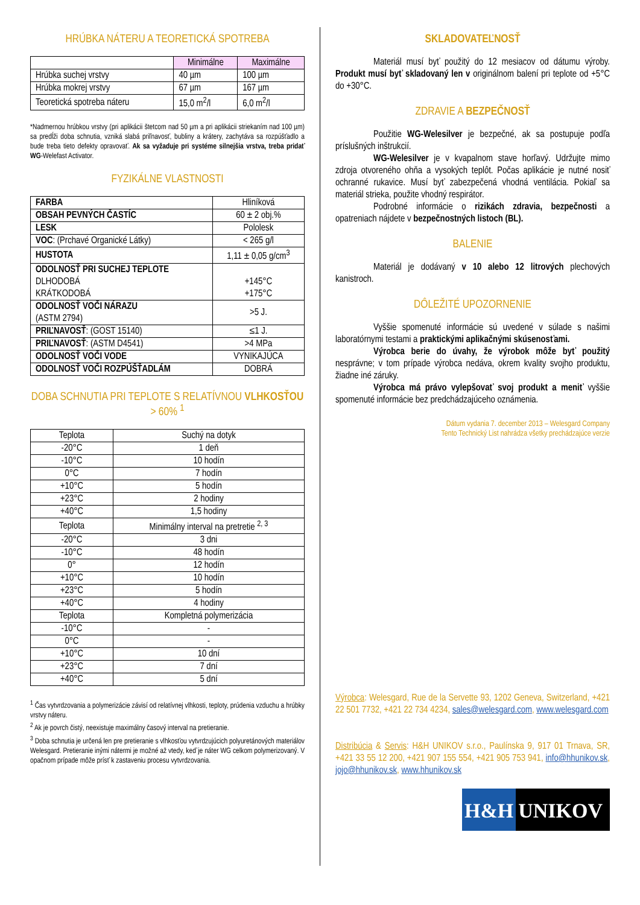HRÚBKA NÁTERU A TEORETICKÁ SPOTREBA
| | Minimálne | Maximálne |
| --- | --- | --- |
| Hrúbka suchej vrstvy | 40 µm | 100 µm |
| Hrúbka mokrej vrstvy | 67 µm | 167 µm |
| Teoretická spotreba náteru | 15,0 m<sup>2</sup>/l | 6,0 m<sup>2</sup>/l |
*Nadmernou hrúbkou vrstvy (pri aplikácii štetcom nad 50 µm a pri aplikácii striekaním nad 100 µm) sa predĺži doba schnutia, vzniká slabá priľnavosť, bubliny a krátery, zachytáva sa rozpúšťadlo a bude treba tieto defekty opravovať. Ak sa vyžaduje pri systéme silnejšia vrstva, treba pridať WG-Welefast Activator.
FYZIKÁLNE VLASTNOSTI
| FARBA | Hliníková |
| OBSAH PEVNÝCH ČASTÍC | 60 ± 2 obj.% |
| LESK | Pololesk |
| VOC : (Prchavé Organické Látky) | < 265 g/l |
| HUSTOTA | 1,11 ± 0,05 g/cm<sup>3</sup> |
| ODOLNOSŤ PRI SUCHEJ TEPLOTE DLHODOBÁ KRÁTKODOBÁ | +145°C +175°C |
| ODOLNOSŤ VOČI NÁRAZU (ASTM 2794) | >5 J. |
| PRIĽNAVOSŤ : (GOST 15140) | ≤1 J. |
| PRIĽNAVOSŤ : (ASTM D4541) | >4 MPa |
| ODOLNOSŤ VOČI VODE | VYNIKAJÚCA |
| ODOLNOSŤ VOČI ROZPÚŠŤADLÁM | DOBRÁ |
DOBA SCHNUTIA PRI TEPLOTE S RELATÍVNOU VLHKOSŤOU > 60% <sup>1</sup>
| Teplota | Suchý na dotyk |
| -20°C | 1 deň |
| -10°C | 10 hodín |
| 0°C | 7 hodín |
| +10°C | 5 hodín |
| +23°C | 2 hodiny |
| +40°C | 1,5 hodiny |
| Teplota | Minimálny interval na pretretie <sup>2, 3</sup> |
| -20°C | 3 dni |
| -10°C | 48 hodín |
| 0° | 12 hodín |
| +10°C | 10 hodín |
| +23°C | 5 hodín |
| +40°C | 4 hodiny |
| Teplota | Kompletná polymerizácia |
| -10°C | - |
| 0°C | - |
| +10°C | 10 dní |
| +23°C | 7 dní |
| +40°C | 5 dní |
<sup>1</sup> Čas vytvrdzovania a polymerizácie závisí od relatívnej vlhkosti, teploty, prúdenia vzduchu a hrúbky vrstvy náteru.
<sup>2</sup> Ak je povrch čistý, neexistuje maximálny časový interval na pretieranie.
<sup>3</sup> Doba schnutia je určená len pre pretieranie s vlhkosťou vytvrdzujúcich polyuretánových materiálov Welesgard. Pretieranie inými nátermi je možné až vtedy, keď je náter WG celkom polymerizovaný. V opačnom prípade môže prísť k zastaveniu procesu vytvrdzovania.
SKLADOVATEĽNOSŤ
Materiál musí byť použitý do 12 mesiacov od dátumu výroby. Produkt musí byť skladovaný len v originálnom balení pri teplote od +5°C do +30°C.
ZDRAVIE A BEZPEČNOSŤ
Použitie WG-Welesilver je bezpečné, ak sa postupuje podľa príslušných inštrukcií.
WG-Welesilver je v kvapalnom stave horľavý. Udržujte mimo zdroja otvoreného ohňa a vysokých teplôt. Počas aplikácie je nutné nosiť ochranné rukavice. Musí byť zabezpečená vhodná ventilácia. Pokiaľ sa materiál strieka, použite vhodný respirátor.
Podrobné informácie o rizikách zdravia, bezpečnosti a opatreniach nájdete v bezpečnostných listoch (BL).
BALENIE
Materiál je dodávaný v 10 alebo 12 litrových plechových kanistroch.
DÔLEŽITÉ UPOZORNENIE
Vyššie spomenuté informácie sú uvedené v súlade s našimi laboratórnymi testami a praktickými aplikačnými skúsenosťami.
Výrobca berie do úvahy, že výrobok môže byť použitý nesprávne; v tom prípade výrobca nedáva, okrem kvality svojho produktu, žiadne iné záruky.
Výrobca má právo vylepšovať svoj produkt a meniť vyššie spomenuté informácie bez predchádzajúceho oznámenia.
Dátum vydania 7. december 2013 – Welesgard Company
Tento Technický List nahrádza všetky prechádzajúce verzie
Výrobca: Welesgard, Rue de la Servette 93, 1202 Geneva, Switzerland, +421 22 501 7732, +421 22 734 4234, sales@welesgard.com, www.welesgard.com
Distribúcia & Servis: H&H UNIKOV s.r.o., Paulínska 9, 917 01 Trnava, SR, +421 33 55 12 200, +421 907 155 554, +421 905 753 941, info@hhunikov.sk, jojo@hhunikov.sk, www.hhunikov.sk
H&H UNIKOV